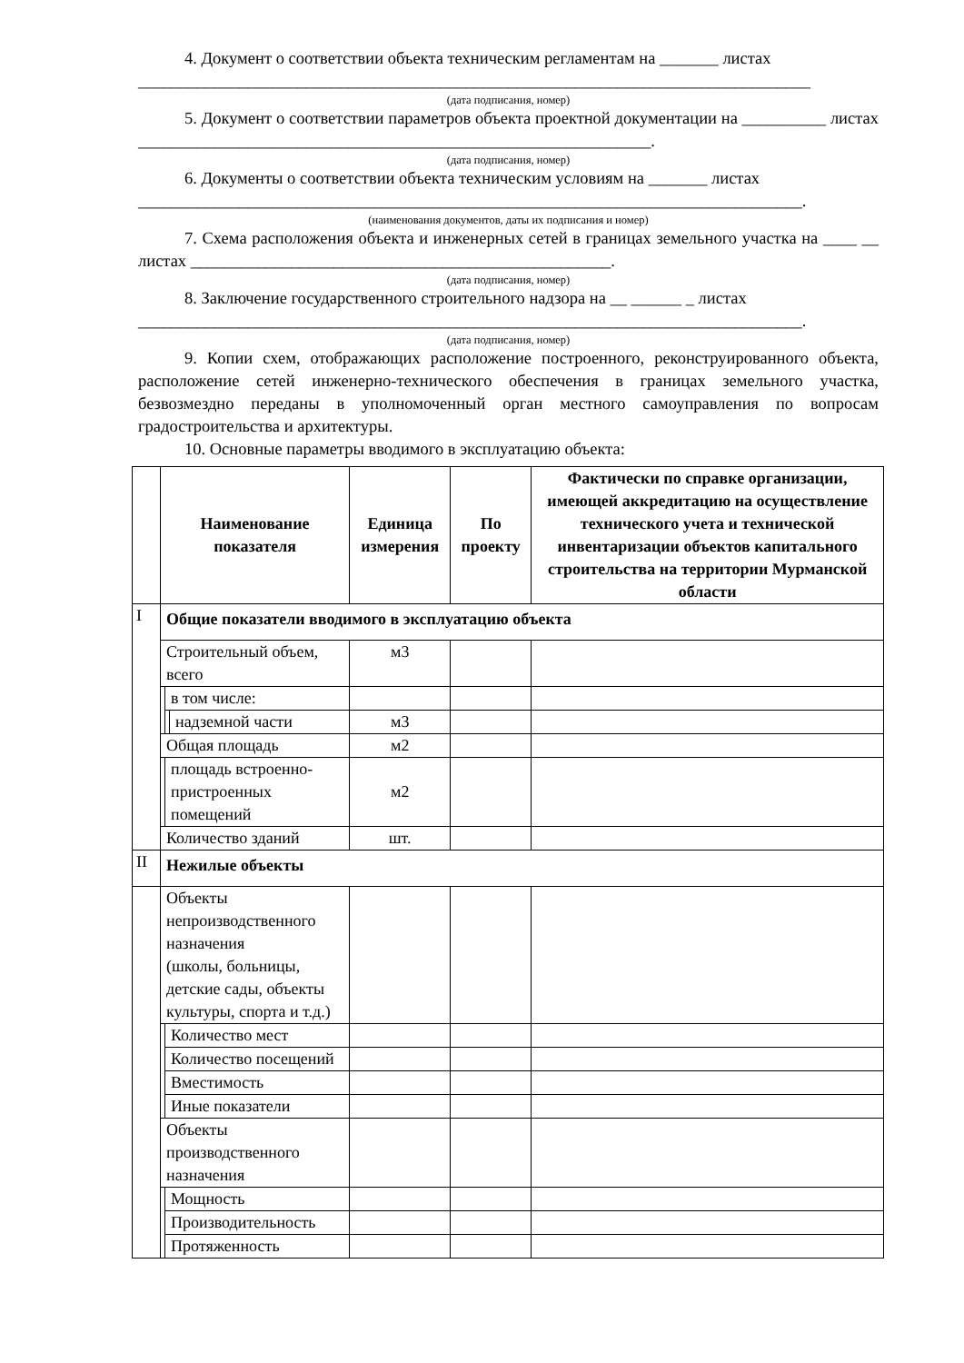4. Документ о соответствии объекта техническим регламентам на _______ листах
________________________________________________________________________________
(дата подписания, номер)
5. Документ о соответствии параметров объекта проектной документации на __________ листах _____________________________________________________________.
(дата подписания, номер)
6. Документы о соответствии объекта техническим условиям на _______ листах
_______________________________________________________________________________.
(наименования документов, даты их подписания и номер)
7. Схема расположения объекта и инженерных сетей в границах земельного участка на ____ __ листах __________________________________________________.
(дата подписания, номер)
8. Заключение государственного строительного надзора на __ ______ _ листах
_______________________________________________________________________________.
(дата подписания, номер)
9. Копии схем, отображающих расположение построенного, реконструированного объекта, расположение сетей инженерно-технического обеспечения в границах земельного участка, безвозмездно переданы в уполномоченный орган местного самоуправления по вопросам градостроительства и архитектуры.
10. Основные параметры вводимого в эксплуатацию объекта:
| | Наименование показателя | | | Единица измерения | По проекту | Фактически по справке организации, имеющей аккредитацию на осуществление технического учета и технической инвентаризации объектов капитального строительства на территории Мурманской области |
| --- | --- | --- | --- | --- | --- | --- |
| I | Общие показатели вводимого в эксплуатацию объекта | | | | | |
| | Строительный объем, всего | | | м3 | | |
| | | в том числе: | | | | |
| | | | надземной части | м3 | | |
| | Общая площадь | | | м2 | | |
| | | площадь встроенно-пристроенных помещений | | м2 | | |
| | Количество зданий | | | шт. | | |
| II | Нежилые объекты | | | | | |
| | Объекты непроизводственного назначения (школы, больницы, детские сады, объекты культуры, спорта и т.д.) | | | | | |
| | | Количество мест | | | | |
| | | Количество посещений | | | | |
| | | Вместимость | | | | |
| | | Иные показатели | | | | |
| | Объекты производственного назначения | | | | | |
| | | Мощность | | | | |
| | | Производительность | | | | |
| | | Протяженность | | | | |